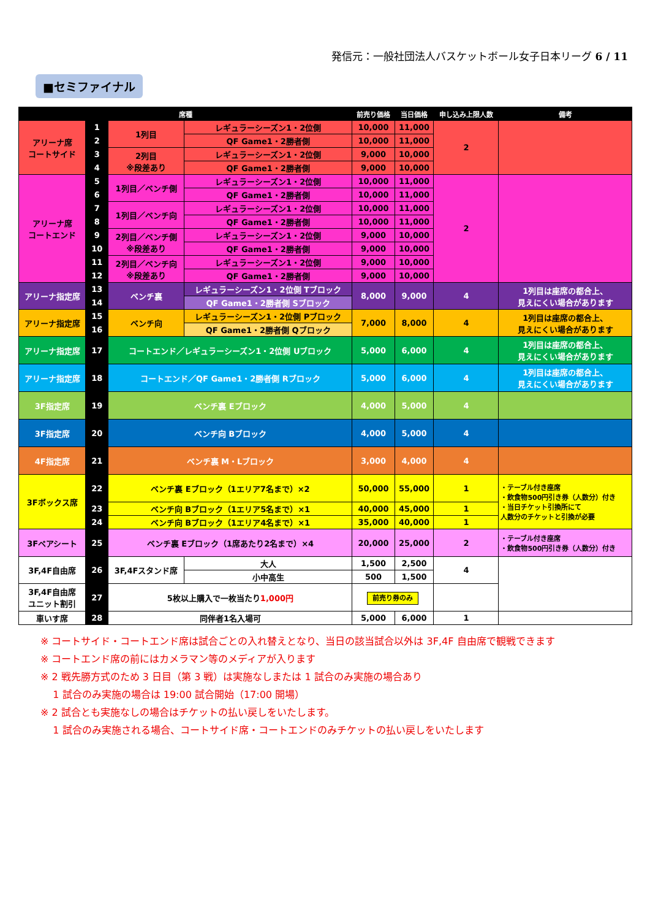発信元：一般社団法人バスケットボール女子日本リーグ 6 / 11
■セミファイナル
| 席種 | | | | 前売り価格 | 当日価格 | 申し込み上限人数 | 備考 |
| --- | --- | --- | --- | --- | --- | --- | --- |
| アリーナ席 コートサイド | 1 | 1列目 | レギュラーシーズン1・2位側 | 10,000 | 11,000 | 2 | |
| | 2 | | QF Game1・2勝者側 | 10,000 | 11,000 | | |
| | 3 | 2列目 ※段差あり | レギュラーシーズン1・2位側 | 9,000 | 10,000 | | |
| | 4 | | QF Game1・2勝者側 | 9,000 | 10,000 | | |
| アリーナ席 コートエンド | 5 | 1列目／ベンチ側 | レギュラーシーズン1・2位側 | 10,000 | 11,000 | 2 | |
| | 6 | | QF Game1・2勝者側 | 10,000 | 11,000 | | |
| | 7 | 1列目／ベンチ向 | レギュラーシーズン1・2位側 | 10,000 | 11,000 | | |
| | 8 | | QF Game1・2勝者側 | 10,000 | 11,000 | | |
| | 9 | 2列目／ベンチ側 ※段差あり | レギュラーシーズン1・2位側 | 9,000 | 10,000 | | |
| | 10 | | QF Game1・2勝者側 | 9,000 | 10,000 | | |
| | 11 | 2列目／ベンチ向 ※段差あり | レギュラーシーズン1・2位側 | 9,000 | 10,000 | | |
| | 12 | | QF Game1・2勝者側 | 9,000 | 10,000 | | |
| アリーナ指定席 | 13 | ベンチ裏 | レギュラーシーズン1・2位側 Tブロック | 8,000 | 9,000 | 4 | 1列目は座席の都合上、 見えにくい場合があります |
| | 14 | | QF Game1・2勝者側 Sブロック | | | | |
| アリーナ指定席 | 15 | ベンチ向 | レギュラーシーズン1・2位側 Pブロック | 7,000 | 8,000 | 4 | 1列目は座席の都合上、 見えにくい場合があります |
| | 16 | | QF Game1・2勝者側 Qブロック | | | | |
| アリーナ指定席 | 17 | コートエンド／レギュラーシーズン1・2位側 Uブロック | | 5,000 | 6,000 | 4 | 1列目は座席の都合上、 見えにくい場合があります |
| アリーナ指定席 | 18 | コートエンド／QF Game1・2勝者側 Rブロック | | 5,000 | 6,000 | 4 | 1列目は座席の都合上、 見えにくい場合があります |
| 3F指定席 | 19 | ベンチ裏 Eブロック | | 4,000 | 5,000 | 4 | |
| 3F指定席 | 20 | ベンチ向 Bブロック | | 4,000 | 5,000 | 4 | |
| 4F指定席 | 21 | ベンチ裏 M・Lブロック | | 3,000 | 4,000 | 4 | |
| 3Fボックス席 | 22 | ベンチ裏 Eブロック（1エリア7名まで）×2 | | 50,000 | 55,000 | 1 | ・テーブル付き座席 ・飲食物500円引き券（人数分）付き ・当日チケット引換所にて 人数分のチケットと引換が必要 |
| | 23 | ベンチ向 Bブロック（1エリア5名まで）×1 | | 40,000 | 45,000 | 1 | |
| | 24 | ベンチ向 Bブロック（1エリア4名まで）×1 | | 35,000 | 40,000 | 1 | |
| 3Fペアシート | 25 | ベンチ裏 Eブロック（1席あたり2名まで）×4 | | 20,000 | 25,000 | 2 | ・テーブル付き座席 ・飲食物500円引き券（人数分）付き |
| 3F,4F自由席 | 26 | 3F,4Fスタンド席 | 大人 | 1,500 | 2,500 | 4 | |
| | | | 小中高生 | 500 | 1,500 | | |
| 3F,4F自由席 ユニット割引 | 27 | 5枚以上購入で一枚当たり 1,000円 | | 前売り券のみ | | | |
| 車いす席 | 28 | 同伴者1名入場可 | | 5,000 | 6,000 | 1 | |
※ コートサイド・コートエンド席は試合ごとの入れ替えとなり、当日の該当試合以外は 3F,4F 自由席で観戦できます
※ コートエンド席の前にはカメラマン等のメディアが入ります
※ 2 戦先勝方式のため 3 日目（第 3 戦）は実施なしまたは 1 試合のみ実施の場合あり
1 試合のみ実施の場合は 19:00 試合開始（17:00 開場）
※ 2 試合とも実施なしの場合はチケットの払い戻しをいたします。
1 試合のみ実施される場合、コートサイド席・コートエンドのみチケットの払い戻しをいたします